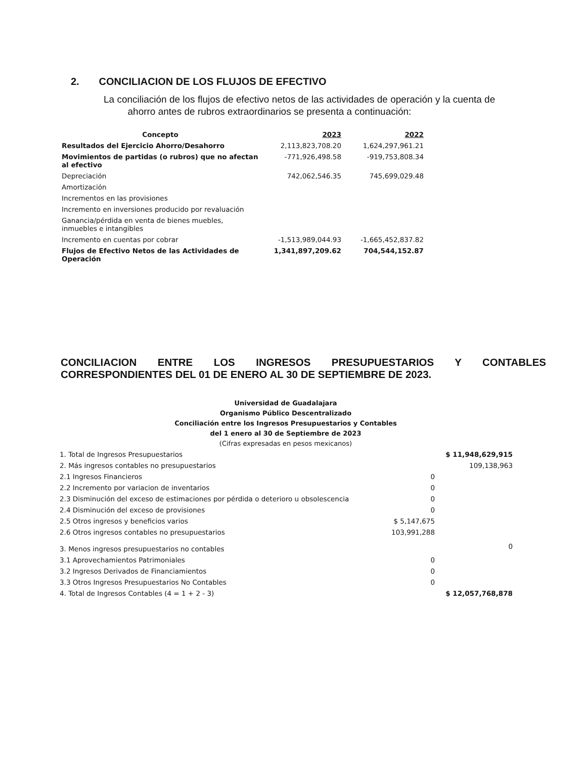2. CONCILIACION DE LOS FLUJOS DE EFECTIVO
La conciliación de los flujos de efectivo netos de las actividades de operación y la cuenta de
ahorro antes de rubros extraordinarios se presenta a continuación:
| Concepto | 2023 | 2022 |
| --- | --- | --- |
| Resultados del Ejercicio Ahorro/Desahorro | 2,113,823,708.20 | 1,624,297,961.21 |
| Movimientos de partidas (o rubros) que no afectan al efectivo | -771,926,498.58 | -919,753,808.34 |
| Depreciación | 742,062,546.35 | 745,699,029.48 |
| Amortización | | |
| Incrementos en las provisiones | | |
| Incremento en inversiones producido por revaluación | | |
| Ganancia/pérdida en venta de bienes muebles, inmuebles e intangibles | | |
| Incremento en cuentas por cobrar | -1,513,989,044.93 | -1,665,452,837.82 |
| Flujos de Efectivo Netos de las Actividades de Operación | 1,341,897,209.62 | 704,544,152.87 |
CONCILIACION ENTRE LOS INGRESOS PRESUPUESTARIOS Y CONTABLES CORRESPONDIENTES DEL 01 DE ENERO AL 30 DE SEPTIEMBRE DE 2023.
Universidad de Guadalajara
Organismo Público Descentralizado
Conciliación entre los Ingresos Presupuestarios y Contables
del 1 enero al 30 de Septiembre de 2023
(Cifras expresadas en pesos mexicanos)
| 1. Total de Ingresos Presupuestarios | | $ 11,948,629,915 |
| 2. Más ingresos contables no presupuestarios | | 109,138,963 |
| 2.1 Ingresos Financieros | 0 | |
| 2.2 Incremento por variacion de inventarios | 0 | |
| 2.3 Disminución del exceso de estimaciones por pérdida o deterioro u obsolescencia | 0 | |
| 2.4 Disminución del exceso de provisiones | 0 | |
| 2.5 Otros ingresos y beneficios varios | $ 5,147,675 | |
| 2.6 Otros ingresos contables no presupuestarios | 103,991,288 | |
| 3. Menos ingresos presupuestarios no contables | | 0 |
| 3.1 Aprovechamientos Patrimoniales | 0 | |
| 3.2 Ingresos Derivados de Financiamientos | 0 | |
| 3.3 Otros Ingresos Presupuestarios No Contables | 0 | |
| 4. Total de Ingresos Contables (4 = 1 + 2 - 3) | | $ 12,057,768,878 |